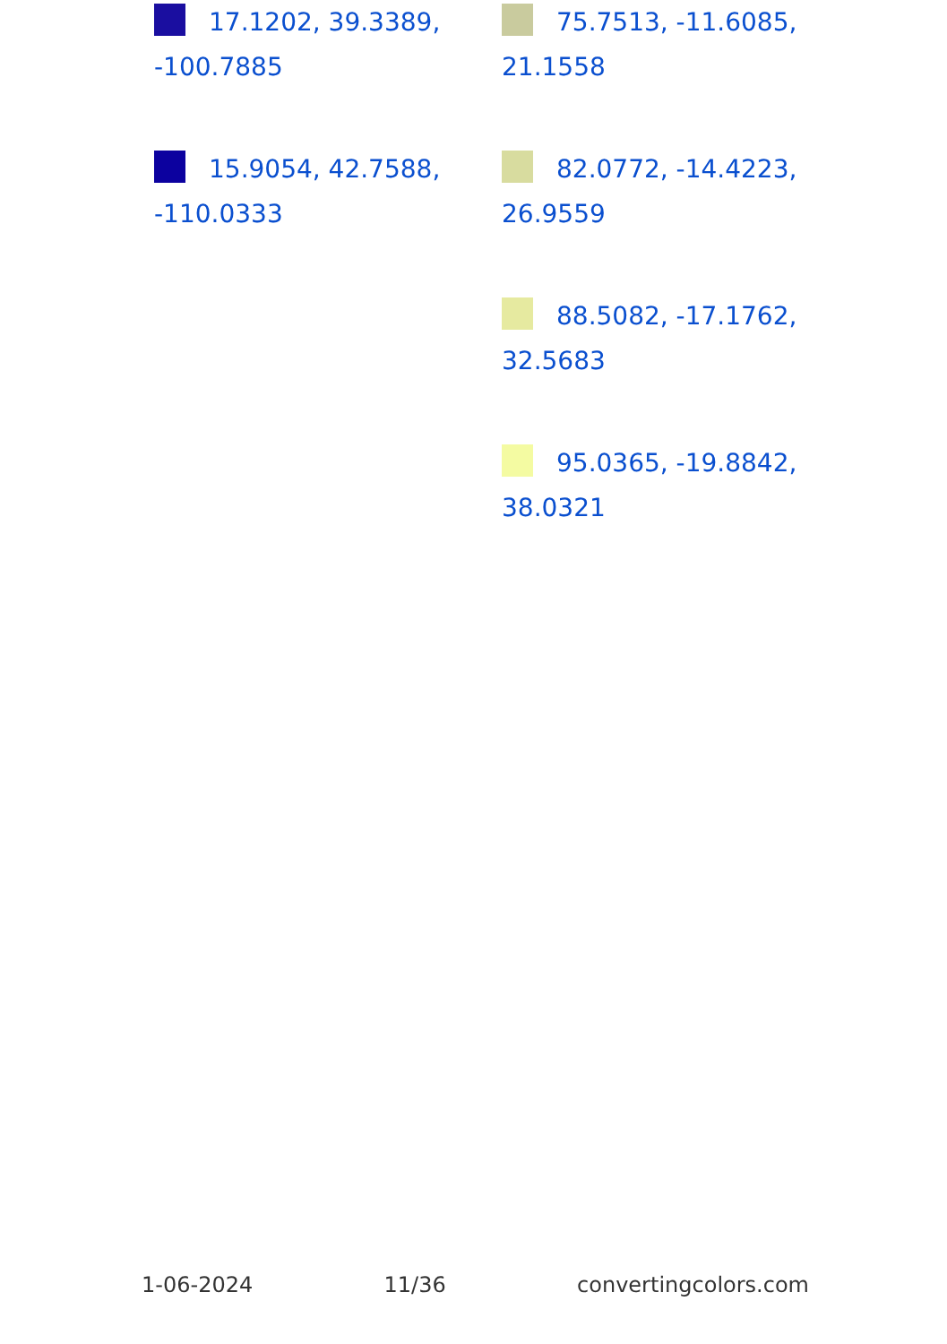17.1202, 39.3389, -100.7885
15.9054, 42.7588, -110.0333
75.7513, -11.6085, 21.1558
82.0772, -14.4223, 26.9559
88.5082, -17.1762, 32.5683
95.0365, -19.8842, 38.0321
1-06-2024 11/36 convertingcolors.com